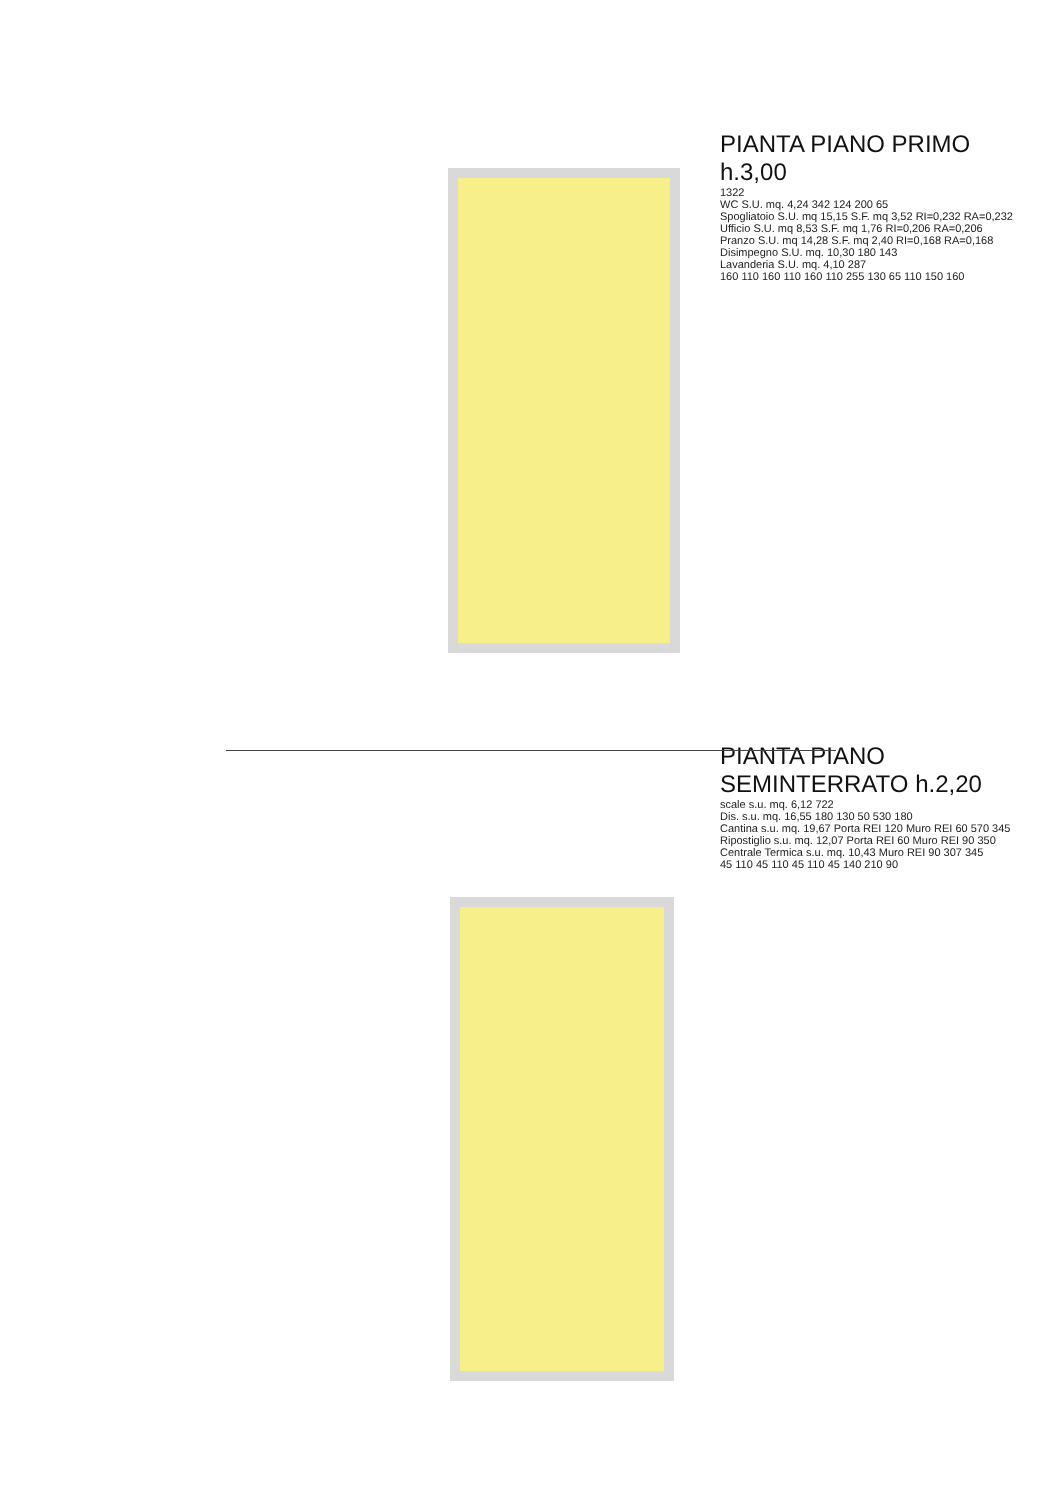PIANTA PIANO PRIMO h.3,00
1322
WC S.U. mq. 4,24 342 124 200 65
Spogliatoio S.U. mq 15,15 S.F. mq 3,52 RI=0,232 RA=0,232
Ufficio S.U. mq 8,53 S.F. mq 1,76 RI=0,206 RA=0,206
Pranzo S.U. mq 14,28 S.F. mq 2,40 RI=0,168 RA=0,168
Disimpegno S.U. mq. 10,30 180 143
Lavanderia S.U. mq. 4,10 287
160 110 160 110 160 110 255 130 65 110 150 160
PIANTA PIANO SEMINTERRATO h.2,20
scale s.u. mq. 6,12 722
Dis. s.u. mq. 16,55 180 130 50 530 180
Cantina s.u. mq. 19,67 Porta REI 120 Muro REI 60 570 345
Ripostiglio s.u. mq. 12,07 Porta REI 60 Muro REI 90 350
Centrale Termica s.u. mq. 10,43 Muro REI 90 307 345
45 110 45 110 45 110 45 140 210 90